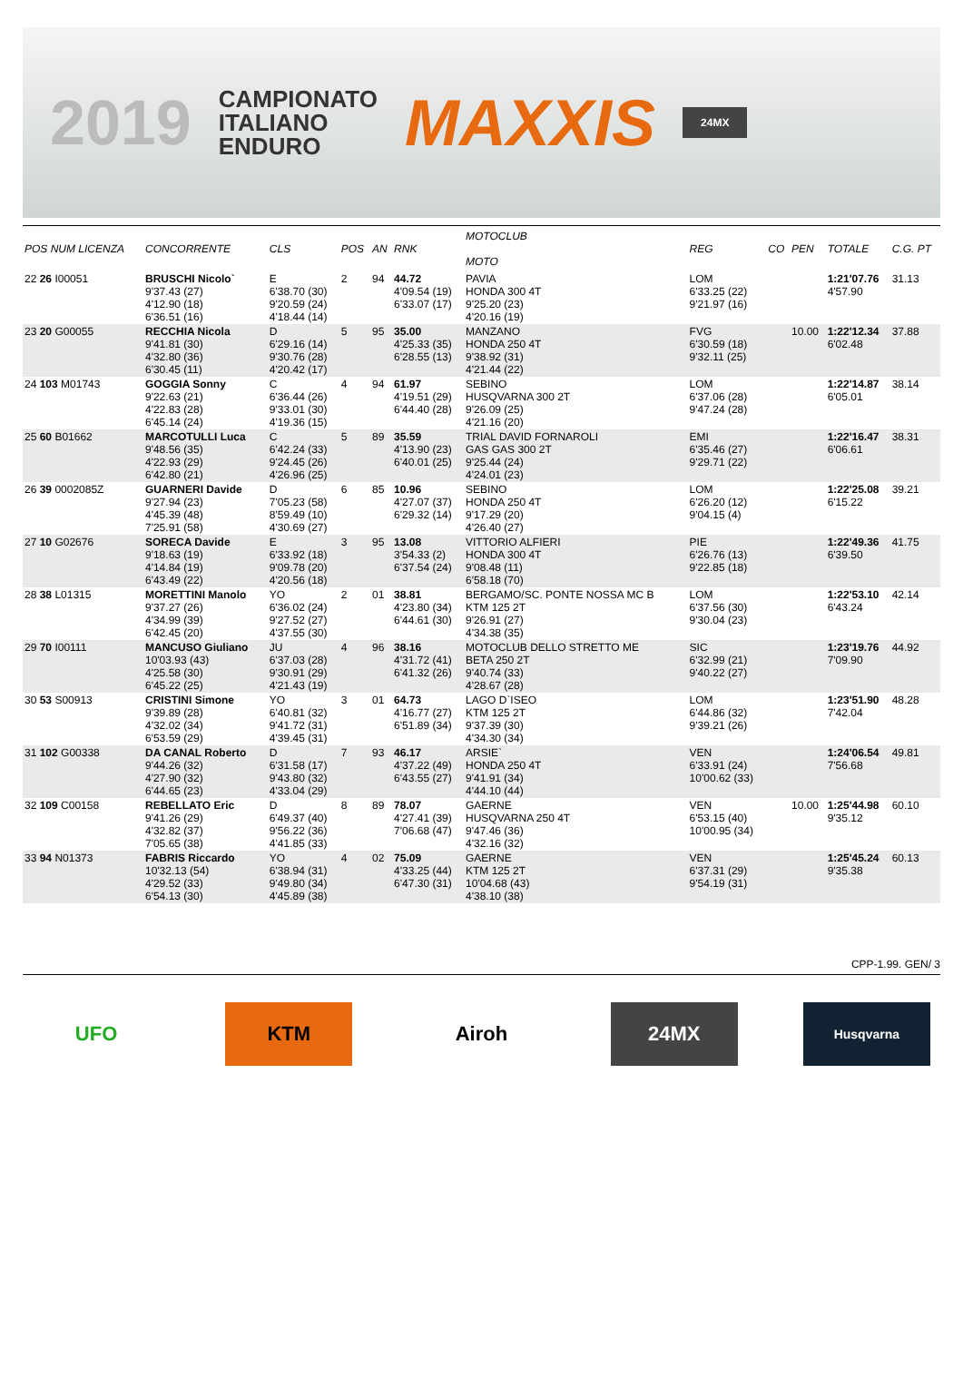2019
CAMPIONATO
ITALIANO
ENDURO
MAXXIS
24MX
| POS NUM LICENZA | CONCORRENTE | CLS | POS | AN | RNK | MOTOCLUB MOTO | REG | CO | PEN | TOTALE | C.G. PT |
| --- | --- | --- | --- | --- | --- | --- | --- | --- | --- | --- | --- |
| 22 26 I00051 | BRUSCHI Nicolo` 9'37.43 (27) 4'12.90 (18) 6'36.51 (16) | E 6'38.70 (30) 9'20.59 (24) 4'18.44 (14) | 2 | 94 | 44.72 4'09.54 (19) 6'33.07 (17) | PAVIA HONDA 300 4T 9'25.20 (23) 4'20.16 (19) | LOM 6'33.25 (22) 9'21.97 (16) | | | 1:21'07.76 4'57.90 | 31.13 |
| 23 20 G00055 | RECCHIA Nicola 9'41.81 (30) 4'32.80 (36) 6'30.45 (11) | D 6'29.16 (14) 9'30.76 (28) 4'20.42 (17) | 5 | 95 | 35.00 4'25.33 (35) 6'28.55 (13) | MANZANO HONDA 250 4T 9'38.92 (31) 4'21.44 (22) | FVG 6'30.59 (18) 9'32.11 (25) | | 10.00 | 1:22'12.34 6'02.48 | 37.88 |
| 24 103 M01743 | GOGGIA Sonny 9'22.63 (21) 4'22.83 (28) 6'45.14 (24) | C 6'36.44 (26) 9'33.01 (30) 4'19.36 (15) | 4 | 94 | 61.97 4'19.51 (29) 6'44.40 (28) | SEBINO HUSQVARNA 300 2T 9'26.09 (25) 4'21.16 (20) | LOM 6'37.06 (28) 9'47.24 (28) | | | 1:22'14.87 6'05.01 | 38.14 |
| 25 60 B01662 | MARCOTULLI Luca 9'48.56 (35) 4'22.93 (29) 6'42.80 (21) | C 6'42.24 (33) 9'24.45 (26) 4'26.96 (25) | 5 | 89 | 35.59 4'13.90 (23) 6'40.01 (25) | TRIAL DAVID FORNAROLI GAS GAS 300 2T 9'25.44 (24) 4'24.01 (23) | EMI 6'35.46 (27) 9'29.71 (22) | | | 1:22'16.47 6'06.61 | 38.31 |
| 26 39 0002085Z | GUARNERI Davide 9'27.94 (23) 4'45.39 (48) 7'25.91 (58) | D 7'05.23 (58) 8'59.49 (10) 4'30.69 (27) | 6 | 85 | 10.96 4'27.07 (37) 6'29.32 (14) | SEBINO HONDA 250 4T 9'17.29 (20) 4'26.40 (27) | LOM 6'26.20 (12) 9'04.15 (4) | | | 1:22'25.08 6'15.22 | 39.21 |
| 27 10 G02676 | SORECA Davide 9'18.63 (19) 4'14.84 (19) 6'43.49 (22) | E 6'33.92 (18) 9'09.78 (20) 4'20.56 (18) | 3 | 95 | 13.08 3'54.33 (2) 6'37.54 (24) | VITTORIO ALFIERI HONDA 300 4T 9'08.48 (11) 6'58.18 (70) | PIE 6'26.76 (13) 9'22.85 (18) | | | 1:22'49.36 6'39.50 | 41.75 |
| 28 38 L01315 | MORETTINI Manolo 9'37.27 (26) 4'34.99 (39) 6'42.45 (20) | YO 6'36.02 (24) 9'27.52 (27) 4'37.55 (30) | 2 | 01 | 38.81 4'23.80 (34) 6'44.61 (30) | BERGAMO/SC. PONTE NOSSA MC B KTM 125 2T 9'26.91 (27) 4'34.38 (35) | LOM 6'37.56 (30) 9'30.04 (23) | | | 1:22'53.10 6'43.24 | 42.14 |
| 29 70 I00111 | MANCUSO Giuliano 10'03.93 (43) 4'25.58 (30) 6'45.22 (25) | JU 6'37.03 (28) 9'30.91 (29) 4'21.43 (19) | 4 | 96 | 38.16 4'31.72 (41) 6'41.32 (26) | MOTOCLUB DELLO STRETTO ME BETA 250 2T 9'40.74 (33) 4'28.67 (28) | SIC 6'32.99 (21) 9'40.22 (27) | | | 1:23'19.76 7'09.90 | 44.92 |
| 30 53 S00913 | CRISTINI Simone 9'39.89 (28) 4'32.02 (34) 6'53.59 (29) | YO 6'40.81 (32) 9'41.72 (31) 4'39.45 (31) | 3 | 01 | 64.73 4'16.77 (27) 6'51.89 (34) | LAGO D`ISEO KTM 125 2T 9'37.39 (30) 4'34.30 (34) | LOM 6'44.86 (32) 9'39.21 (26) | | | 1:23'51.90 7'42.04 | 48.28 |
| 31 102 G00338 | DA CANAL Roberto 9'44.26 (32) 4'27.90 (32) 6'44.65 (23) | D 6'31.58 (17) 9'43.80 (32) 4'33.04 (29) | 7 | 93 | 46.17 4'37.22 (49) 6'43.55 (27) | ARSIE` HONDA 250 4T 9'41.91 (34) 4'44.10 (44) | VEN 6'33.91 (24) 10'00.62 (33) | | | 1:24'06.54 7'56.68 | 49.81 |
| 32 109 C00158 | REBELLATO Eric 9'41.26 (29) 4'32.82 (37) 7'05.65 (38) | D 6'49.37 (40) 9'56.22 (36) 4'41.85 (33) | 8 | 89 | 78.07 4'27.41 (39) 7'06.68 (47) | GAERNE HUSQVARNA 250 4T 9'47.46 (36) 4'32.16 (32) | VEN 6'53.15 (40) 10'00.95 (34) | | 10.00 | 1:25'44.98 9'35.12 | 60.10 |
| 33 94 N01373 | FABRIS Riccardo 10'32.13 (54) 4'29.52 (33) 6'54.13 (30) | YO 6'38.94 (31) 9'49.80 (34) 4'45.89 (38) | 4 | 02 | 75.09 4'33.25 (44) 6'47.30 (31) | GAERNE KTM 125 2T 10'04.68 (43) 4'38.10 (38) | VEN 6'37.31 (29) 9'54.19 (31) | | | 1:25'45.24 9'35.38 | 60.13 |
CPP-1.99. GEN/ 3
UFO KTM Airoh 24MX
Husqvarna